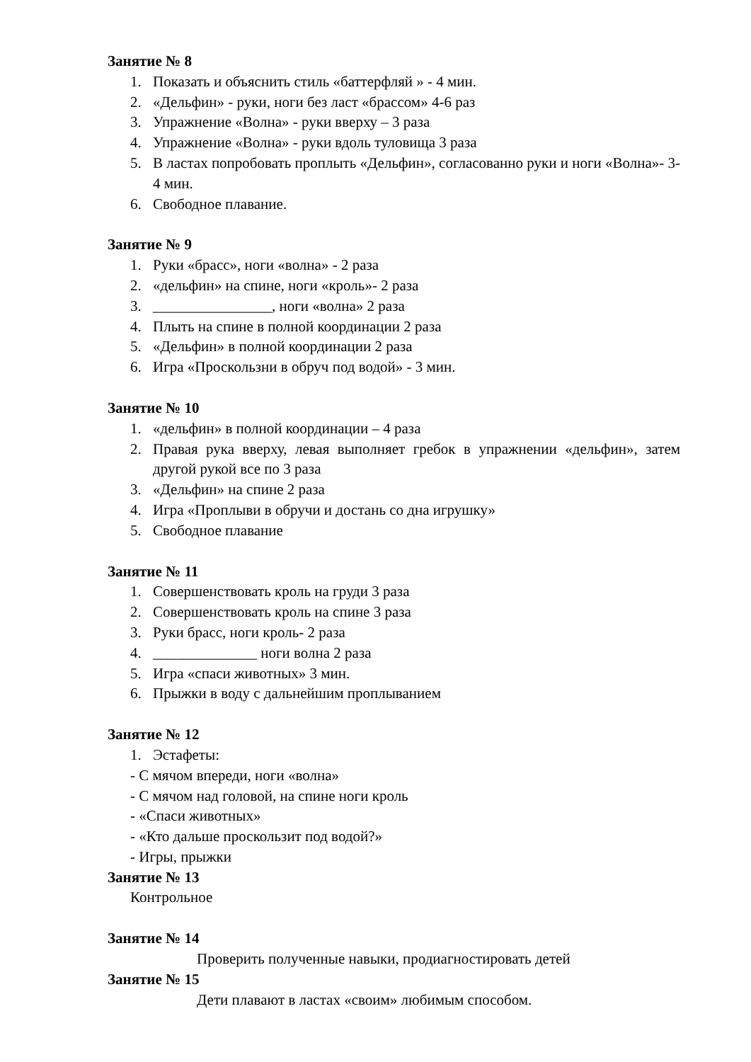Занятие № 8
1. Показать и объяснить стиль «баттерфляй » - 4 мин.
2. «Дельфин» - руки, ноги без ласт «брассом» 4-6 раз
3. Упражнение «Волна» - руки вверху – 3 раза
4. Упражнение «Волна» - руки вдоль туловища 3 раза
5. В ластах попробовать проплыть «Дельфин», согласованно руки и ноги «Волна»- 3-4 мин.
6. Свободное плавание.
Занятие № 9
1. Руки «брасс», ноги «волна» - 2 раза
2. «дельфин» на спине, ноги «кроль»- 2 раза
3. ________________, ноги «волна» 2 раза
4. Плыть на спине в полной координации 2 раза
5. «Дельфин» в полной координации 2 раза
6. Игра «Проскользни в обруч под водой» - 3 мин.
Занятие № 10
1. «дельфин» в полной координации – 4 раза
2. Правая рука вверху, левая выполняет гребок в упражнении «дельфин», затем другой рукой все по 3 раза
3. «Дельфин» на спине 2 раза
4. Игра «Проплыви в обручи и достань со дна игрушку»
5. Свободное плавание
Занятие № 11
1. Совершенствовать кроль на груди 3 раза
2. Совершенствовать кроль на спине 3 раза
3. Руки брасс, ноги кроль- 2 раза
4. ______________ ноги волна 2 раза
5. Игра «спаси животных» 3 мин.
6. Прыжки в воду с дальнейшим проплыванием
Занятие № 12
1. Эстафеты:
- С мячом впереди, ноги «волна»
- С мячом над головой, на спине ноги кроль
- «Спаси животных»
- «Кто дальше проскользит под водой?»
- Игры, прыжки
Занятие № 13
Контрольное
Занятие № 14
Проверить полученные навыки, продиагностировать детей
Занятие № 15
Дети плавают в ластах «своим» любимым способом.